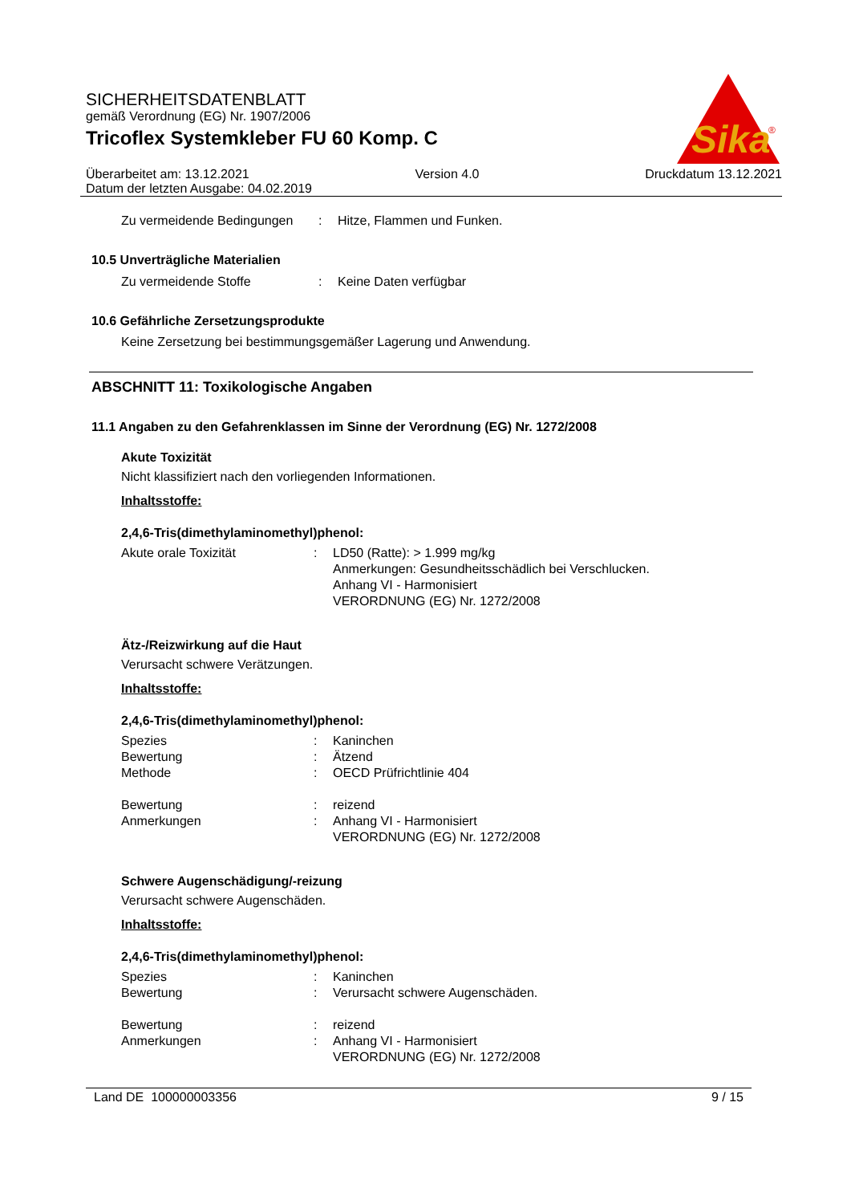Sika
®
SICHERHEITSDATENBLATT
gemäß Verordnung (EG) Nr. 1907/2006
Tricoflex Systemkleber FU 60 Komp. C
Überarbeitet am: 13.12.2021 Version 4.0 Druckdatum 13.12.2021
Datum der letzten Ausgabe: 04.02.2019
Zu vermeidende Bedingungen: Hitze, Flammen und Funken.
10.5 Unverträgliche Materialien
Zu vermeidende Stoffe: Keine Daten verfügbar
10.6 Gefährliche Zersetzungsprodukte
Keine Zersetzung bei bestimmungsgemäßer Lagerung und Anwendung.
ABSCHNITT 11: Toxikologische Angaben
11.1 Angaben zu den Gefahrenklassen im Sinne der Verordnung (EG) Nr. 1272/2008
Akute Toxizität
Nicht klassifiziert nach den vorliegenden Informationen.
Inhaltsstoffe:
2,4,6-Tris(dimethylaminomethyl)phenol:
Akute orale Toxizität: LD50 (Ratte): > 1.999 mg/kg
Anmerkungen: Gesundheitsschädlich bei Verschlucken.
Anhang VI - Harmonisiert
VERORDNUNG (EG) Nr. 1272/2008
Ätz-/Reizwirkung auf die Haut
Verursacht schwere Verätzungen.
Inhaltsstoffe:
2,4,6-Tris(dimethylaminomethyl)phenol:
Spezies: Kaninchen
Bewertung: Ätzend
Methode: OECD Prüfrichtlinie 404
Bewertung: reizend
Anmerkungen: Anhang VI - Harmonisiert
VERORDNUNG (EG) Nr. 1272/2008
Schwere Augenschädigung/-reizung
Verursacht schwere Augenschäden.
Inhaltsstoffe:
2,4,6-Tris(dimethylaminomethyl)phenol:
Spezies: Kaninchen
Bewertung: Verursacht schwere Augenschäden.
Bewertung: reizend
Anmerkungen: Anhang VI - Harmonisiert
VERORDNUNG (EG) Nr. 1272/2008
Land DE 100000003356 9 / 15